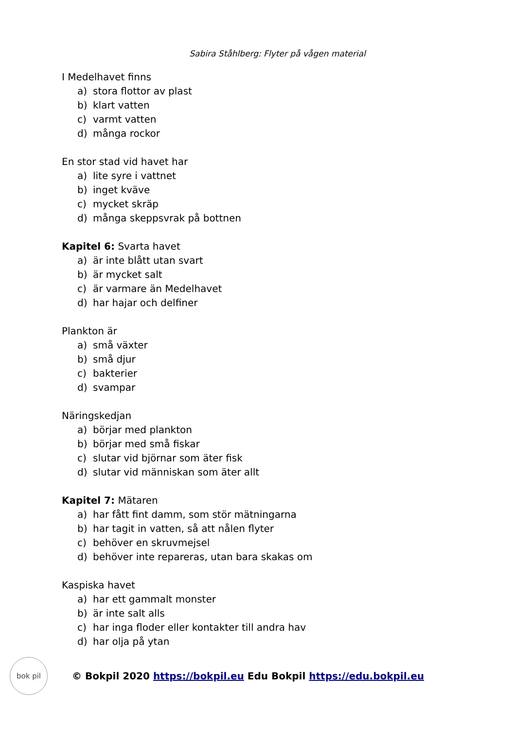Sabira Ståhlberg: Flyter på vågen material
I Medelhavet finns
a) stora flottor av plast
b) klart vatten
c) varmt vatten
d) många rockor
En stor stad vid havet har
a) lite syre i vattnet
b) inget kväve
c) mycket skräp
d) många skeppsvrak på bottnen
Kapitel 6: Svarta havet
a) är inte blått utan svart
b) är mycket salt
c) är varmare än Medelhavet
d) har hajar och delfiner
Plankton är
a) små växter
b) små djur
c) bakterier
d) svampar
Näringskedjan
a) börjar med plankton
b) börjar med små fiskar
c) slutar vid björnar som äter fisk
d) slutar vid människan som äter allt
Kapitel 7: Mätaren
a) har fått fint damm, som stör mätningarna
b) har tagit in vatten, så att nålen flyter
c) behöver en skruvmejsel
d) behöver inte repareras, utan bara skakas om
Kaspiska havet
a) har ett gammalt monster
b) är inte salt alls
c) har inga floder eller kontakter till andra hav
d) har olja på ytan
bok pil
© Bokpil 2020 https://bokpil.eu Edu Bokpil https://edu.bokpil.eu